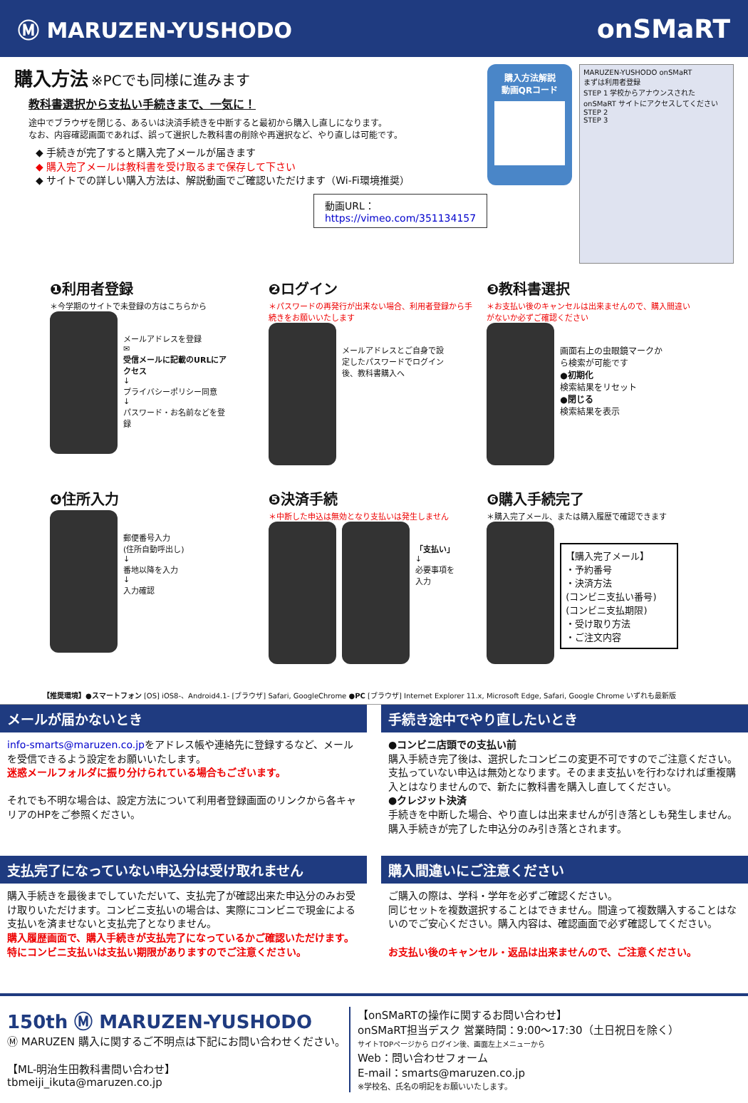Ⓜ MARUZEN-YUSHODO onSMaRT
購入方法 ※PCでも同様に進みます
教科書選択から支払い手続きまで、一気に！
途中でブラウザを閉じる、あるいは決済手続きを中断すると最初から購入し直しになります。
なお、内容確認画面であれば、誤って選択した教科書の削除や再選択など、やり直しは可能です。
◆ 手続きが完了すると購入完了メールが届きます
◆ 購入完了メールは教科書を受け取るまで保存して下さい
◆ サイトでの詳しい購入方法は、解説動画でご確認いただけます（Wi-Fi環境推奨）
動画URL：https://vimeo.com/351134157
購入方法解説
動画QRコード
MARUZEN-YUSHODO onSMaRT
まずは利用者登録
STEP 1 学校からアナウンスされた onSMaRT サイトにアクセスしてください
STEP 2
STEP 3
❶利用者登録
＊今学期のサイトで未登録の方はこちらから
メールアドレスを登録
✉
受信メールに記載のURLにアクセス
↓
プライバシーポリシー同意
↓
パスワード・お名前などを登録
❷ログイン
＊パスワードの再発行が出来ない場合、利用者登録から手続きをお願いいたします
メールアドレスとご自身で設定したパスワードでログイン後、教科書購入へ
❸教科書選択
＊お支払い後のキャンセルは出来ませんので、購入間違いがないか必ずご確認ください
画面右上の虫眼鏡マークから検索が可能です
●初期化
検索結果をリセット
●閉じる
検索結果を表示
❹住所入力
郵便番号入力
(住所自動呼出し)
↓
番地以降を入力
↓
入力確認
❺決済手続
＊中断した申込は無効となり支払いは発生しません
「支払い」
↓
必要事項を入力
❻購入手続完了
＊購入完了メール、または購入履歴で確認できます
【購入完了メール】
・予約番号
・決済方法
(コンビニ支払い番号)
(コンビニ支払期限)
・受け取り方法
・ご注文内容
【推奨環境】●スマートフォン [OS] iOS8-、Android4.1- [ブラウザ] Safari, GoogleChrome ●PC [ブラウザ] Internet Explorer 11.x, Microsoft Edge, Safari, Google Chrome いずれも最新版
メールが届かないとき
info-smarts@maruzen.co.jpをアドレス帳や連絡先に登録するなど、メールを受信できるよう設定をお願いいたします。
迷惑メールフォルダに振り分けられている場合もございます。
それでも不明な場合は、設定方法について利用者登録画面のリンクから各キャリアのHPをご参照ください。
手続き途中でやり直したいとき
●コンビニ店頭での支払い前
購入手続き完了後は、選択したコンビニの変更不可ですのでご注意ください。支払っていない申込は無効となります。そのまま支払いを行わなければ重複購入とはなりませんので、新たに教科書を購入し直してください。
●クレジット決済
手続きを中断した場合、やり直しは出来ませんが引き落としも発生しません。購入手続きが完了した申込分のみ引き落とされます。
支払完了になっていない申込分は受け取れません
購入手続きを最後までしていただいて、支払完了が確認出来た申込分のみお受け取りいただけます。コンビニ支払いの場合は、実際にコンビニで現金による支払いを済ませないと支払完了となりません。
購入履歴画面で、購入手続きが支払完了になっているかご確認いただけます。
特にコンビニ支払いは支払い期限がありますのでご注意ください。
購入間違いにご注意ください
ご購入の際は、学科・学年を必ずご確認ください。
同じセットを複数選択することはできません。間違って複数購入することはないのでご安心ください。購入内容は、確認画面で必ず確認してください。
お支払い後のキャンセル・返品は出来ませんので、ご注意ください。
150th Ⓜ MARUZEN-YUSHODO
Ⓜ MARUZEN 購入に関するご不明点は下記にお問い合わせください。
【ML-明治生田教科書問い合わせ】
tbmeiji_ikuta@maruzen.co.jp
【onSMaRTの操作に関するお問い合わせ】
onSMaRT担当デスク 営業時間：9:00～17:30（土日祝日を除く）
サイトTOPページから ログイン後、画面左上メニューから
Web：問い合わせフォーム
E-mail：smarts@maruzen.co.jp
※学校名、氏名の明記をお願いいたします。